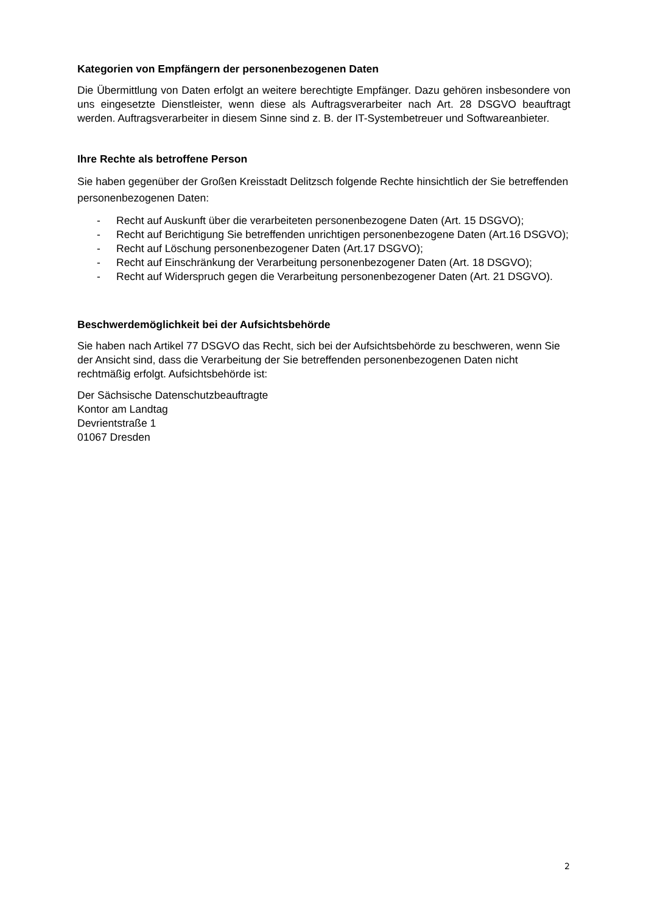Kategorien von Empfängern der personenbezogenen Daten
Die Übermittlung von Daten erfolgt an weitere berechtigte Empfänger. Dazu gehören insbesondere von uns eingesetzte Dienstleister, wenn diese als Auftragsverarbeiter nach Art. 28 DSGVO beauftragt werden. Auftragsverarbeiter in diesem Sinne sind z. B. der IT-Systembetreuer und Softwareanbieter.
Ihre Rechte als betroffene Person
Sie haben gegenüber der Großen Kreisstadt Delitzsch folgende Rechte hinsichtlich der Sie betreffenden personenbezogenen Daten:
- Recht auf Auskunft über die verarbeiteten personenbezogene Daten (Art. 15 DSGVO);
- Recht auf Berichtigung Sie betreffenden unrichtigen personenbezogene Daten (Art.16 DSGVO);
- Recht auf Löschung personenbezogener Daten (Art.17 DSGVO);
- Recht auf Einschränkung der Verarbeitung personenbezogener Daten (Art. 18 DSGVO);
- Recht auf Widerspruch gegen die Verarbeitung personenbezogener Daten (Art. 21 DSGVO).
Beschwerdemöglichkeit bei der Aufsichtsbehörde
Sie haben nach Artikel 77 DSGVO das Recht, sich bei der Aufsichtsbehörde zu beschweren, wenn Sie der Ansicht sind, dass die Verarbeitung der Sie betreffenden personenbezogenen Daten nicht rechtmäßig erfolgt. Aufsichtsbehörde ist:
Der Sächsische Datenschutzbeauftragte
Kontor am Landtag
Devrientstraße 1
01067 Dresden
2